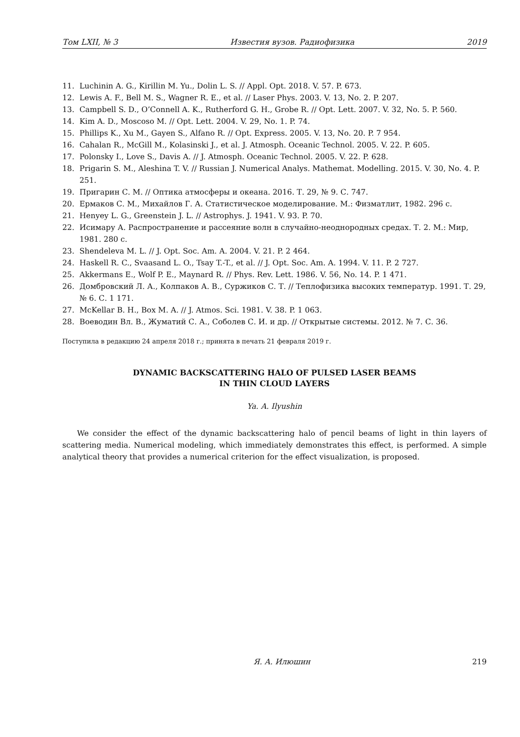Том LXII, № 3 Известия вузов. Радиофизика 2019
11. Luchinin A. G., Kirillin M. Yu., Dolin L. S. // Appl. Opt. 2018. V. 57. P. 673.
12. Lewis A. F., Bell M. S., Wagner R. E., et al. // Laser Phys. 2003. V. 13, No. 2. P. 207.
13. Campbell S. D., O’Connell A. K., Rutherford G. H., Grobe R. // Opt. Lett. 2007. V. 32, No. 5. P. 560.
14. Kim A. D., Moscoso M. // Opt. Lett. 2004. V. 29, No. 1. P. 74.
15. Phillips K., Xu M., Gayen S., Alfano R. // Opt. Express. 2005. V. 13, No. 20. P. 7 954.
16. Cahalan R., McGill M., Kolasinski J., et al. J. Atmosph. Oceanic Technol. 2005. V. 22. P. 605.
17. Polonsky I., Love S., Davis A. // J. Atmosph. Oceanic Technol. 2005. V. 22. P. 628.
18. Prigarin S. M., Aleshina T. V. // Russian J. Numerical Analys. Mathemat. Modelling. 2015. V. 30, No. 4. P. 251.
19. Пригарин С. М. // Оптика атмосферы и океана. 2016. Т. 29, № 9. С. 747.
20. Ермаков С. М., Михайлов Г. А. Статистическое моделирование. М.: Физматлит, 1982. 296 с.
21. Henyey L. G., Greenstein J. L. // Astrophys. J. 1941. V. 93. P. 70.
22. Исимару А. Распространение и рассеяние волн в случайно-неоднородных средах. Т. 2. М.: Мир, 1981. 280 с.
23. Shendeleva M. L. // J. Opt. Soc. Am. A. 2004. V. 21. P. 2 464.
24. Haskell R. C., Svaasand L. O., Tsay T.-T., et al. // J. Opt. Soc. Am. A. 1994. V. 11. P. 2 727.
25. Akkermans E., Wolf P. E., Maynard R. // Phys. Rev. Lett. 1986. V. 56, No. 14. P. 1 471.
26. Домбровский Л. А., Колпаков А. В., Суржиков С. Т. // Теплофизика высоких температур. 1991. Т. 29, № 6. С. 1 171.
27. McKellar B. H., Box M. A. // J. Atmos. Sci. 1981. V. 38. P. 1 063.
28. Воеводин Вл. В., Жуматий С. А., Соболев С. И. и др. // Открытые системы. 2012. № 7. С. 36.
Поступила в редакцию 24 апреля 2018 г.; принята в печать 21 февраля 2019 г.
DYNAMIC BACKSCATTERING HALO OF PULSED LASER BEAMS
IN THIN CLOUD LAYERS
Ya. A. Ilyushin
We consider the effect of the dynamic backscattering halo of pencil beams of light in thin layers of scattering media. Numerical modeling, which immediately demonstrates this effect, is performed. A simple analytical theory that provides a numerical criterion for the effect visualization, is proposed.
Я. А. Илюшин 219